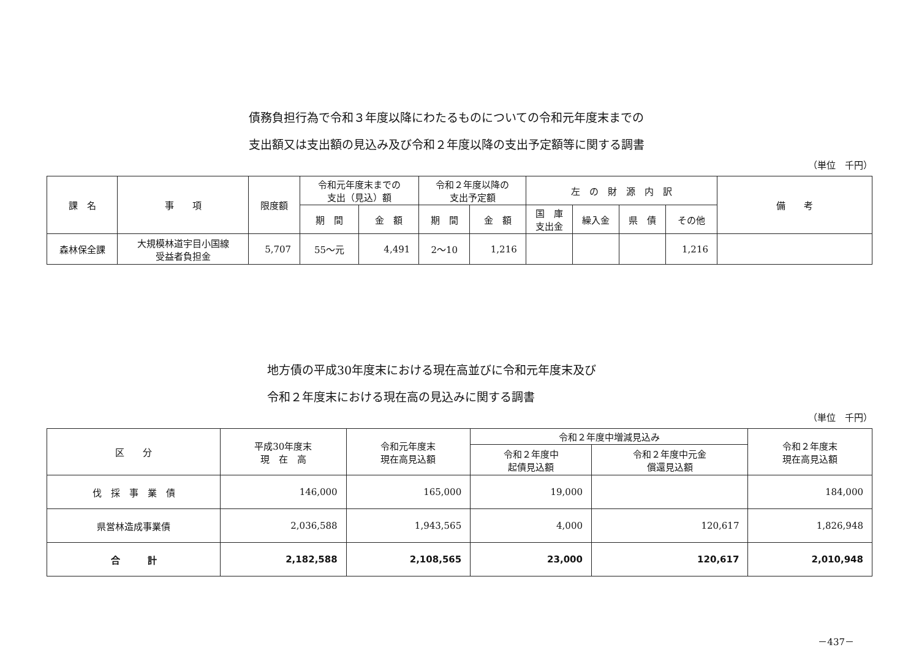債務負担行為で令和３年度以降にわたるものについての令和元年度末までの
支出額又は支出額の見込み及び令和２年度以降の支出予定額等に関する調書
（単位　千円）
| 課 名 | 事 項 | 限度額 | 令和元年度末までの 支出（見込）額 | | 令和２年度以降の 支出予定額 | | 左 の 財 源 内 訳 | | | | 備 考 |
| --- | --- | --- | --- | --- | --- | --- | --- | --- | --- | --- | --- |
| | | | 期 間 | 金 額 | 期 間 | 金 額 | 国 庫 支出金 | 繰入金 | 県 債 | その他 | |
| 森林保全課 | 大規模林道宇目小国線 受益者負担金 | 5,707 | 55～元 | 4,491 | 2～10 | 1,216 | | | | 1,216 | |
地方債の平成30年度末における現在高並びに令和元年度末及び
令和２年度末における現在高の見込みに関する調書
（単位　千円）
| 区 分 | 平成30年度末 現 在 高 | 令和元年度末 現在高見込額 | 令和２年度中増減見込み | | 令和２年度末 現在高見込額 |
| --- | --- | --- | --- | --- | --- |
| | | | 令和２年度中 起債見込額 | 令和２年度中元金 償還見込額 | |
| 伐 採 事 業 債 | 146,000 | 165,000 | 19,000 | | 184,000 |
| 県営林造成事業債 | 2,036,588 | 1,943,565 | 4,000 | 120,617 | 1,826,948 |
| 合 計 | 2,182,588 | 2,108,565 | 23,000 | 120,617 | 2,010,948 |
－437－